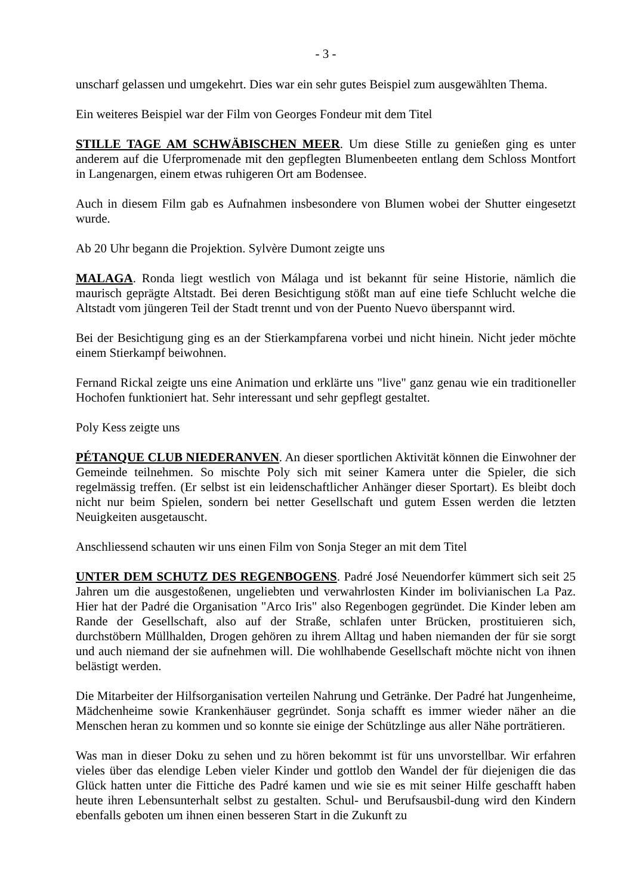- 3 -
unscharf gelassen und umgekehrt. Dies war ein sehr gutes Beispiel zum ausgewählten Thema.
Ein weiteres Beispiel war der Film von Georges Fondeur mit dem Titel
STILLE TAGE AM SCHWÄBISCHEN MEER. Um diese Stille zu genießen ging es unter anderem auf die Uferpromenade mit den gepflegten Blumenbeeten entlang dem Schloss Montfort in Langenargen, einem etwas ruhigeren Ort am Bodensee.
Auch in diesem Film gab es Aufnahmen insbesondere von Blumen wobei der Shutter eingesetzt wurde.
Ab 20 Uhr begann die Projektion. Sylvère Dumont zeigte uns
MALAGA. Ronda liegt westlich von Málaga und ist bekannt für seine Historie, nämlich die maurisch geprägte Altstadt. Bei deren Besichtigung stößt man auf eine tiefe Schlucht welche die Altstadt vom jüngeren Teil der Stadt trennt und von der Puento Nuevo überspannt wird.
Bei der Besichtigung ging es an der Stierkampfarena vorbei und nicht hinein. Nicht jeder möchte einem Stierkampf beiwohnen.
Fernand Rickal zeigte uns eine Animation und erklärte uns "live" ganz genau wie ein traditioneller Hochofen funktioniert hat. Sehr interessant und sehr gepflegt gestaltet.
Poly Kess zeigte uns
PÉTANQUE CLUB NIEDERANVEN. An dieser sportlichen Aktivität können die Einwohner der Gemeinde teilnehmen. So mischte Poly sich mit seiner Kamera unter die Spieler, die sich regelmässig treffen. (Er selbst ist ein leidenschaftlicher Anhänger dieser Sportart). Es bleibt doch nicht nur beim Spielen, sondern bei netter Gesellschaft und gutem Essen werden die letzten Neuigkeiten ausgetauscht.
Anschliessend schauten wir uns einen Film von Sonja Steger an mit dem Titel
UNTER DEM SCHUTZ DES REGENBOGENS. Padré José Neuendorfer kümmert sich seit 25 Jahren um die ausgestoßenen, ungeliebten und verwahrlosten Kinder im bolivianischen La Paz. Hier hat der Padré die Organisation "Arco Iris" also Regenbogen gegründet. Die Kinder leben am Rande der Gesellschaft, also auf der Straße, schlafen unter Brücken, prostituieren sich, durchstöbern Müllhalden, Drogen gehören zu ihrem Alltag und haben niemanden der für sie sorgt und auch niemand der sie aufnehmen will. Die wohlhabende Gesellschaft möchte nicht von ihnen belästigt werden.
Die Mitarbeiter der Hilfsorganisation verteilen Nahrung und Getränke. Der Padré hat Jungenheime, Mädchenheime sowie Krankenhäuser gegründet. Sonja schafft es immer wieder näher an die Menschen heran zu kommen und so konnte sie einige der Schützlinge aus aller Nähe porträtieren.
Was man in dieser Doku zu sehen und zu hören bekommt ist für uns unvorstellbar. Wir erfahren vieles über das elendige Leben vieler Kinder und gottlob den Wandel der für diejenigen die das Glück hatten unter die Fittiche des Padré kamen und wie sie es mit seiner Hilfe geschafft haben heute ihren Lebensunterhalt selbst zu gestalten. Schul- und Berufsausbil-dung wird den Kindern ebenfalls geboten um ihnen einen besseren Start in die Zukunft zu